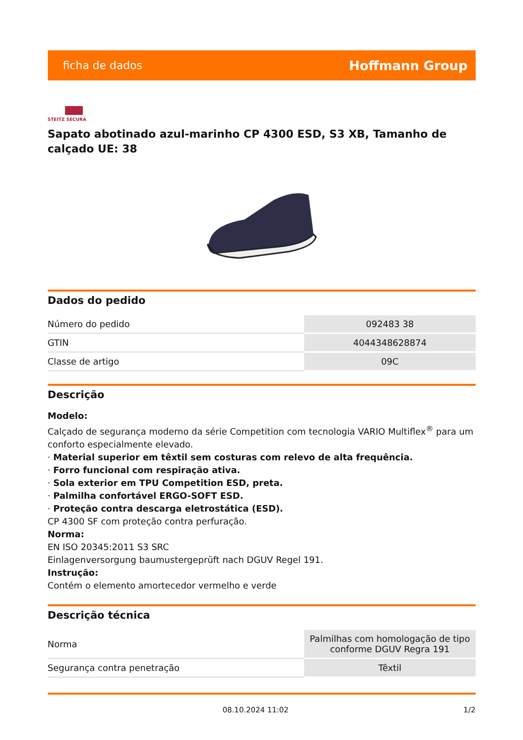ficha de dados Hoffmann Group
STEITZ SECURA
Sapato abotinado azul-marinho CP 4300 ESD, S3 XB, Tamanho de calçado UE: 38
Dados do pedido
| Número do pedido | 092483 38 |
| GTIN | 4044348628874 |
| Classe de artigo | 09C |
Descrição
Modelo:
Calçado de segurança moderno da série Competition com tecnologia VARIO Multiflex<sup>®</sup> para um conforto especialmente elevado.
· Material superior em têxtil sem costuras com relevo de alta frequência.
· Forro funcional com respiração ativa.
· Sola exterior em TPU Competition ESD, preta.
· Palmilha confortável ERGO-SOFT ESD.
· Proteção contra descarga eletrostática (ESD).
CP 4300 SF com proteção contra perfuração.
Norma:
EN ISO 20345:2011 S3 SRC
Einlagenversorgung baumustergeprüft nach DGUV Regel 191.
Instrução:
Contém o elemento amortecedor vermelho e verde
Descrição técnica
| Norma | Palmilhas com homologação de tipo conforme DGUV Regra 191 |
| Segurança contra penetração | Têxtil |
08.10.2024 11:02 1/2